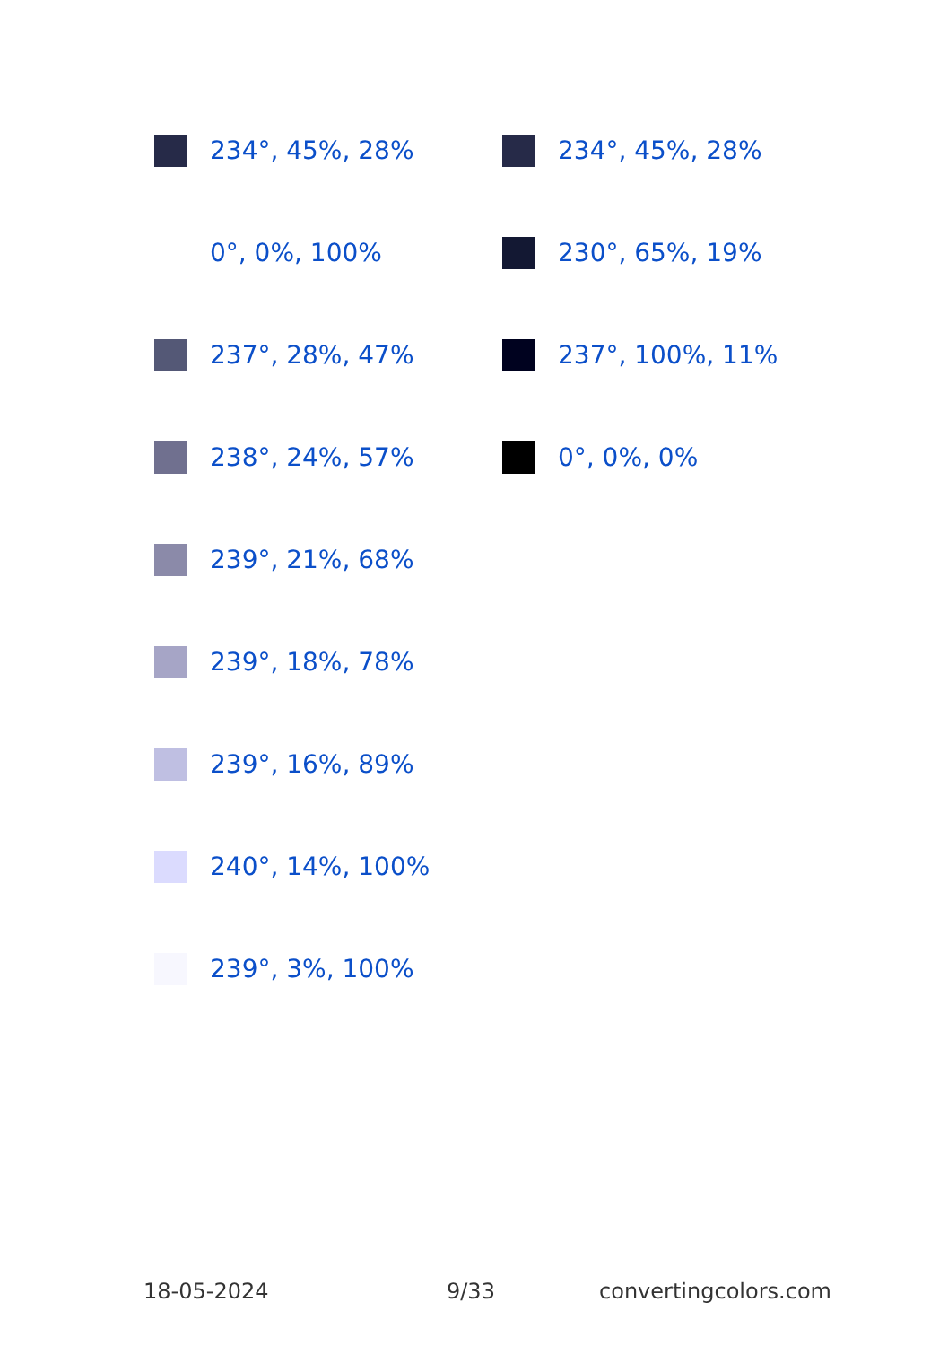234°, 45%, 28%
0°, 0%, 100%
237°, 28%, 47%
238°, 24%, 57%
239°, 21%, 68%
239°, 18%, 78%
239°, 16%, 89%
240°, 14%, 100%
239°, 3%, 100%
234°, 45%, 28%
230°, 65%, 19%
237°, 100%, 11%
0°, 0%, 0%
18-05-2024 9/33 convertingcolors.com